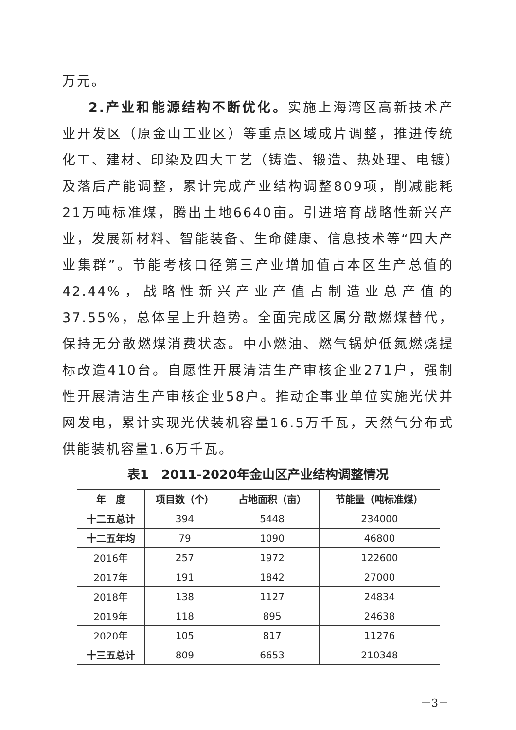万元。
2.产业和能源结构不断优化。实施上海湾区高新技术产业开发区（原金山工业区）等重点区域成片调整，推进传统化工、建材、印染及四大工艺（铸造、锻造、热处理、电镀）及落后产能调整，累计完成产业结构调整809项，削减能耗21万吨标准煤，腾出土地6640亩。引进培育战略性新兴产业，发展新材料、智能装备、生命健康、信息技术等“四大产业集群”。节能考核口径第三产业增加值占本区生产总值的42.44%，战略性新兴产业产值占制造业总产值的37.55%，总体呈上升趋势。全面完成区属分散燃煤替代，保持无分散燃煤消费状态。中小燃油、燃气锅炉低氮燃烧提标改造410台。自愿性开展清洁生产审核企业271户，强制性开展清洁生产审核企业58户。推动企事业单位实施光伏并网发电，累计实现光伏装机容量16.5万千瓦，天然气分布式供能装机容量1.6万千瓦。
表1　2011-2020年金山区产业结构调整情况
| 年 度 | 项目数（个） | 占地面积（亩） | 节能量（吨标准煤） |
| --- | --- | --- | --- |
| 十二五总计 | 394 | 5448 | 234000 |
| 十二五年均 | 79 | 1090 | 46800 |
| 2016年 | 257 | 1972 | 122600 |
| 2017年 | 191 | 1842 | 27000 |
| 2018年 | 138 | 1127 | 24834 |
| 2019年 | 118 | 895 | 24638 |
| 2020年 | 105 | 817 | 11276 |
| 十三五总计 | 809 | 6653 | 210348 |
－3－